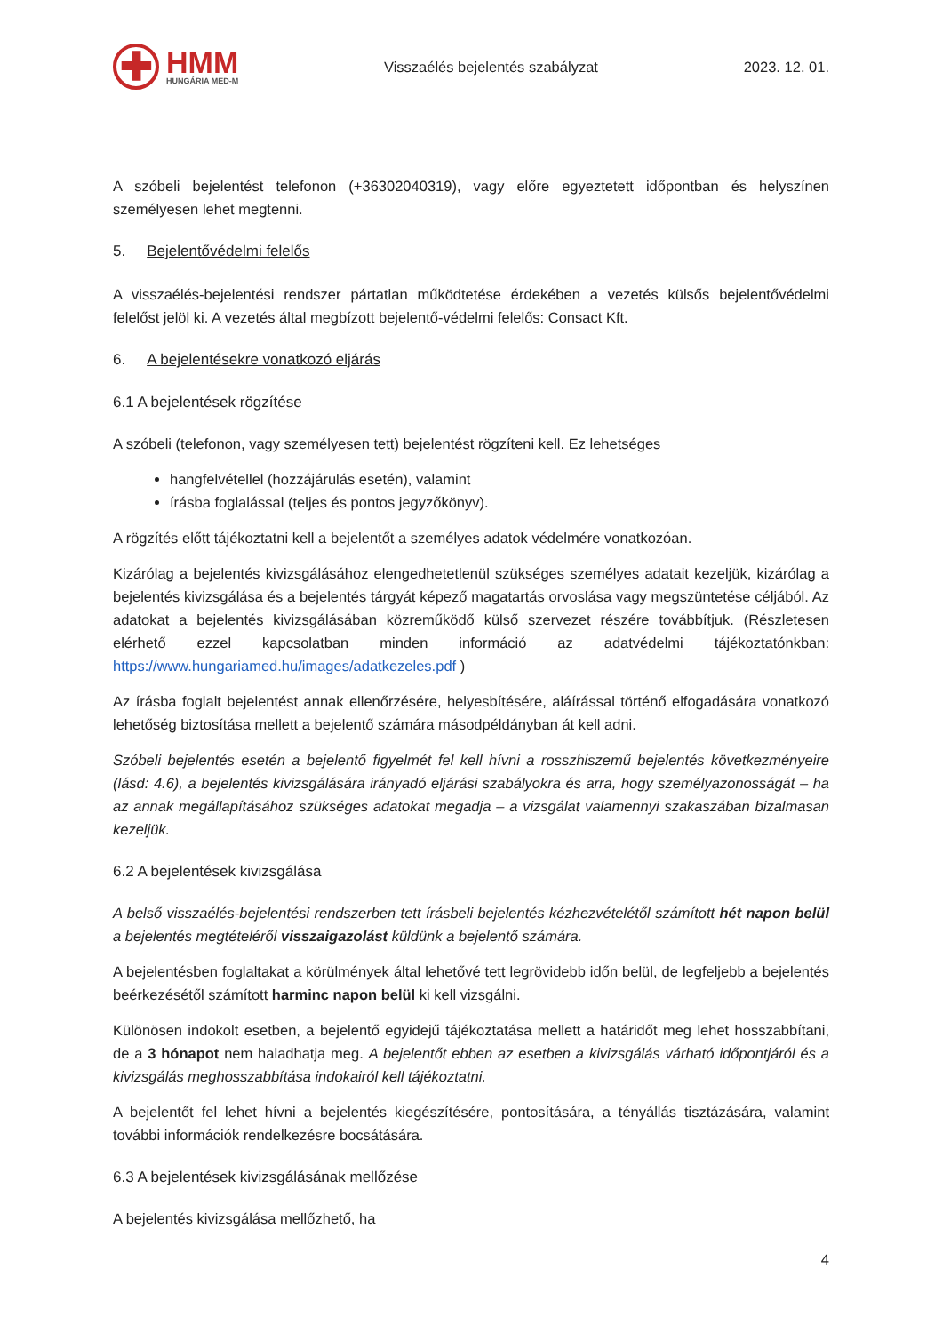✚
HMM
HUNGÁRIA MED-M
Visszaélés bejelentés szabályzat
2023. 12. 01.
A szóbeli bejelentést telefonon (+36302040319), vagy előre egyeztetett időpontban és helyszínen személyesen lehet megtenni.
5. Bejelentővédelmi felelős
A visszaélés-bejelentési rendszer pártatlan működtetése érdekében a vezetés külsős bejelentővédelmi felelőst jelöl ki. A vezetés által megbízott bejelentő-védelmi felelős: Consact Kft.
6. A bejelentésekre vonatkozó eljárás
6.1 A bejelentések rögzítése
A szóbeli (telefonon, vagy személyesen tett) bejelentést rögzíteni kell. Ez lehetséges
hangfelvétellel (hozzájárulás esetén), valamint
írásba foglalással (teljes és pontos jegyzőkönyv).
A rögzítés előtt tájékoztatni kell a bejelentőt a személyes adatok védelmére vonatkozóan.
Kizárólag a bejelentés kivizsgálásához elengedhetetlenül szükséges személyes adatait kezeljük, kizárólag a bejelentés kivizsgálása és a bejelentés tárgyát képező magatartás orvoslása vagy megszüntetése céljából. Az adatokat a bejelentés kivizsgálásában közreműködő külső szervezet részére továbbítjuk. (Részletesen elérhető ezzel kapcsolatban minden információ az adatvédelmi tájékoztatónkban: https://www.hungariamed.hu/images/adatkezeles.pdf )
Az írásba foglalt bejelentést annak ellenőrzésére, helyesbítésére, aláírással történő elfogadására vonatkozó lehetőség biztosítása mellett a bejelentő számára másodpéldányban át kell adni.
Szóbeli bejelentés esetén a bejelentő figyelmét fel kell hívni a rosszhiszemű bejelentés következményeire (lásd: 4.6), a bejelentés kivizsgálására irányadó eljárási szabályokra és arra, hogy személyazonosságát – ha az annak megállapításához szükséges adatokat megadja – a vizsgálat valamennyi szakaszában bizalmasan kezeljük.
6.2 A bejelentések kivizsgálása
A belső visszaélés-bejelentési rendszerben tett írásbeli bejelentés kézhezvételétől számított hét napon belül a bejelentés megtételéről visszaigazolást küldünk a bejelentő számára.
A bejelentésben foglaltakat a körülmények által lehetővé tett legrövidebb időn belül, de legfeljebb a bejelentés beérkezésétől számított harminc napon belül ki kell vizsgálni.
Különösen indokolt esetben, a bejelentő egyidejű tájékoztatása mellett a határidőt meg lehet hosszabbítani, de a 3 hónapot nem haladhatja meg. A bejelentőt ebben az esetben a kivizsgálás várható időpontjáról és a kivizsgálás meghosszabbítása indokairól kell tájékoztatni.
A bejelentőt fel lehet hívni a bejelentés kiegészítésére, pontosítására, a tényállás tisztázására, valamint további információk rendelkezésre bocsátására.
6.3 A bejelentések kivizsgálásának mellőzése
A bejelentés kivizsgálása mellőzhető, ha
4